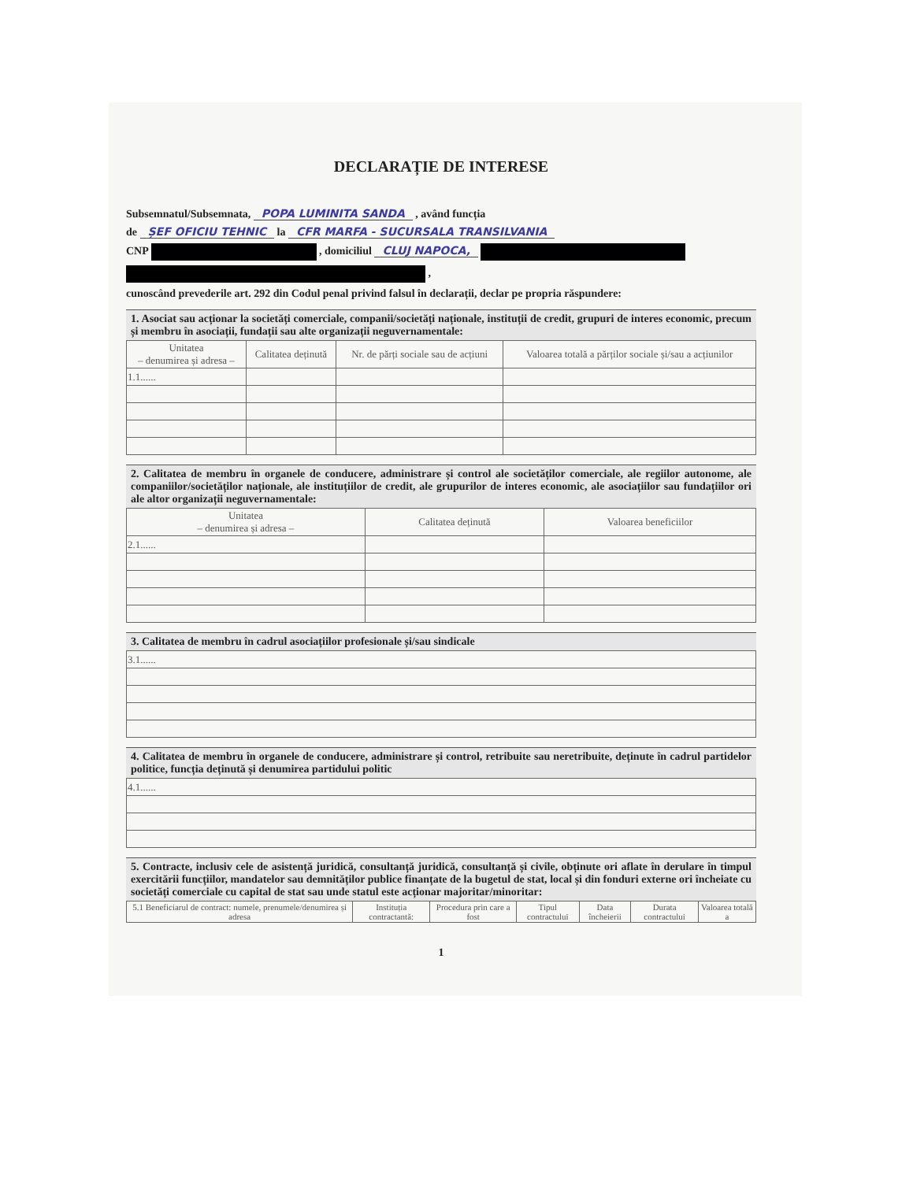DECLARAȚIE DE INTERESE
Subsemnatul/Subsemnata, POPA LUMINITA SANDA , având funcția
de ȘEF OFICIU TEHNIC la CFR MARFA - SUCURSALA TRANSILVANIA
CNP , domiciliul CLUJ NAPOCA,
,
cunoscând prevederile art. 292 din Codul penal privind falsul în declarații, declar pe propria răspundere:
1. Asociat sau acționar la societăți comerciale, companii/societăți naționale, instituții de credit, grupuri de interes economic, precum și membru în asociații, fundații sau alte organizații neguvernamentale:
| Unitatea – denumirea și adresa – | Calitatea deținută | Nr. de părți sociale sau de acțiuni | Valoarea totală a părților sociale și/sau a acțiunilor |
| --- | --- | --- | --- |
| 1.1...... | | | |
2. Calitatea de membru în organele de conducere, administrare și control ale societăților comerciale, ale regiilor autonome, ale companiilor/societăților naționale, ale instituțiilor de credit, ale grupurilor de interes economic, ale asociațiilor sau fundațiilor ori ale altor organizații neguvernamentale:
| Unitatea – denumirea și adresa – | Calitatea deținută | Valoarea beneficiilor |
| --- | --- | --- |
| 2.1...... | | |
3. Calitatea de membru în cadrul asociațiilor profesionale și/sau sindicale
| 3.1...... |
4. Calitatea de membru în organele de conducere, administrare și control, retribuite sau neretribuite, deținute în cadrul partidelor politice, funcția deținută și denumirea partidului politic
| 4.1...... |
5. Contracte, inclusiv cele de asistență juridică, consultanță juridică, consultanță și civile, obținute ori aflate în derulare în timpul exercitării funcțiilor, mandatelor sau demnităților publice finanțate de la bugetul de stat, local și din fonduri externe ori încheiate cu societăți comerciale cu capital de stat sau unde statul este acționar majoritar/minoritar:
| 5.1 Beneficiarul de contract: numele, prenumele/denumirea și adresa | Instituția contractantă: | Procedura prin care a fost | Tipul contractului | Data încheierii | Durata contractului | Valoarea totală a |
| --- | --- | --- | --- | --- | --- | --- |
1